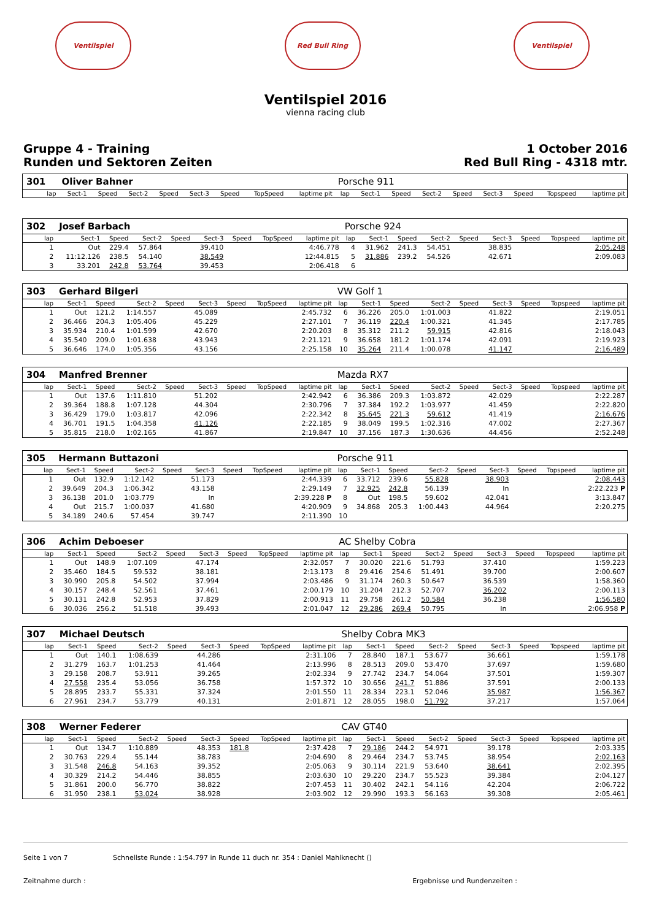Ventilspiel Red Bull Ring Ventilspiel
Ventilspiel 2016
vienna racing club
Gruppe 4 - Training
Runden und Sektoren Zeiten
1 October 2016
Red Bull Ring - 4318 mtr.
| 301 | Oliver Bahner | | | | | | | | Porsche 911 | | | | | | | | |
| lap | Sect-1 | Speed | Sect-2 | Speed | Sect-3 | Speed | TopSpeed | laptime pit | lap | Sect-1 | Speed | Sect-2 | Speed | Sect-3 | Speed | Topspeed | laptime pit |
| 302 | Josef Barbach | | | | | | | | Porsche 924 | | | | | | | | |
| lap | Sect-1 | Speed | Sect-2 | Speed | Sect-3 | Speed | TopSpeed | laptime pit | lap | Sect-1 | Speed | Sect-2 | Speed | Sect-3 | Speed | Topspeed | laptime pit |
| 1 | Out | 229.4 | 57.864 | | 39.410 | | | 4:46.778 | 4 | 31.962 | 241.3 | 54.451 | | 38.835 | | | 2:05.248 |
| 2 | 11:12.126 | 238.5 | 54.140 | | 38.549 | | | 12:44.815 | 5 | 31.886 | 239.2 | 54.526 | | 42.671 | | | 2:09.083 |
| 3 | 33.201 | 242.8 | 53.764 | | 39.453 | | | 2:06.418 | 6 | | | | | | | | |
| 303 | Gerhard Bilgeri | | | | | | | | VW Golf 1 | | | | | | | | |
| lap | Sect-1 | Speed | Sect-2 | Speed | Sect-3 | Speed | TopSpeed | laptime pit | lap | Sect-1 | Speed | Sect-2 | Speed | Sect-3 | Speed | Topspeed | laptime pit |
| 1 | Out | 121.2 | 1:14.557 | | 45.089 | | | 2:45.732 | 6 | 36.226 | 205.0 | 1:01.003 | | 41.822 | | | 2:19.051 |
| 2 | 36.466 | 204.3 | 1:05.406 | | 45.229 | | | 2:27.101 | 7 | 36.119 | 220.4 | 1:00.321 | | 41.345 | | | 2:17.785 |
| 3 | 35.934 | 210.4 | 1:01.599 | | 42.670 | | | 2:20.203 | 8 | 35.312 | 211.2 | 59.915 | | 42.816 | | | 2:18.043 |
| 4 | 35.540 | 209.0 | 1:01.638 | | 43.943 | | | 2:21.121 | 9 | 36.658 | 181.2 | 1:01.174 | | 42.091 | | | 2:19.923 |
| 5 | 36.646 | 174.0 | 1:05.356 | | 43.156 | | | 2:25.158 | 10 | 35.264 | 211.4 | 1:00.078 | | 41.147 | | | 2:16.489 |
| 304 | Manfred Brenner | | | | | | | | Mazda RX7 | | | | | | | | |
| lap | Sect-1 | Speed | Sect-2 | Speed | Sect-3 | Speed | TopSpeed | laptime pit | lap | Sect-1 | Speed | Sect-2 | Speed | Sect-3 | Speed | Topspeed | laptime pit |
| 1 | Out | 137.6 | 1:11.810 | | 51.202 | | | 2:42.942 | 6 | 36.386 | 209.3 | 1:03.872 | | 42.029 | | | 2:22.287 |
| 2 | 39.364 | 188.8 | 1:07.128 | | 44.304 | | | 2:30.796 | 7 | 37.384 | 192.2 | 1:03.977 | | 41.459 | | | 2:22.820 |
| 3 | 36.429 | 179.0 | 1:03.817 | | 42.096 | | | 2:22.342 | 8 | 35.645 | 221.3 | 59.612 | | 41.419 | | | 2:16.676 |
| 4 | 36.701 | 191.5 | 1:04.358 | | 41.126 | | | 2:22.185 | 9 | 38.049 | 199.5 | 1:02.316 | | 47.002 | | | 2:27.367 |
| 5 | 35.815 | 218.0 | 1:02.165 | | 41.867 | | | 2:19.847 | 10 | 37.156 | 187.3 | 1:30.636 | | 44.456 | | | 2:52.248 |
| 305 | Hermann Buttazoni | | | | | | | | Porsche 911 | | | | | | | | |
| lap | Sect-1 | Speed | Sect-2 | Speed | Sect-3 | Speed | TopSpeed | laptime pit | lap | Sect-1 | Speed | Sect-2 | Speed | Sect-3 | Speed | Topspeed | laptime pit |
| 1 | Out | 132.9 | 1:12.142 | | 51.173 | | | 2:44.339 | 6 | 33.712 | 239.6 | 55.828 | | 38.903 | | | 2:08.443 |
| 2 | 39.649 | 204.3 | 1:06.342 | | 43.158 | | | 2:29.149 | 7 | 32.925 | 242.8 | 56.139 | | In | | | 2:22.223 P |
| 3 | 36.138 | 201.0 | 1:03.779 | | In | | | 2:39.228 P | 8 | Out | 198.5 | 59.602 | | 42.041 | | | 3:13.847 |
| 4 | Out | 215.7 | 1:00.037 | | 41.680 | | | 4:20.909 | 9 | 34.868 | 205.3 | 1:00.443 | | 44.964 | | | 2:20.275 |
| 5 | 34.189 | 240.6 | 57.454 | | 39.747 | | | 2:11.390 | 10 | | | | | | | | |
| 306 | Achim Deboeser | | | | | | | | AC Shelby Cobra | | | | | | | | |
| lap | Sect-1 | Speed | Sect-2 | Speed | Sect-3 | Speed | TopSpeed | laptime pit | lap | Sect-1 | Speed | Sect-2 | Speed | Sect-3 | Speed | Topspeed | laptime pit |
| 1 | Out | 148.9 | 1:07.109 | | 47.174 | | | 2:32.057 | 7 | 30.020 | 221.6 | 51.793 | | 37.410 | | | 1:59.223 |
| 2 | 35.460 | 184.5 | 59.532 | | 38.181 | | | 2:13.173 | 8 | 29.416 | 254.6 | 51.491 | | 39.700 | | | 2:00.607 |
| 3 | 30.990 | 205.8 | 54.502 | | 37.994 | | | 2:03.486 | 9 | 31.174 | 260.3 | 50.647 | | 36.539 | | | 1:58.360 |
| 4 | 30.157 | 248.4 | 52.561 | | 37.461 | | | 2:00.179 | 10 | 31.204 | 212.3 | 52.707 | | 36.202 | | | 2:00.113 |
| 5 | 30.131 | 242.8 | 52.953 | | 37.829 | | | 2:00.913 | 11 | 29.758 | 261.2 | 50.584 | | 36.238 | | | 1:56.580 |
| 6 | 30.036 | 256.2 | 51.518 | | 39.493 | | | 2:01.047 | 12 | 29.286 | 269.4 | 50.795 | | In | | | 2:06.958 P |
| 307 | Michael Deutsch | | | | | | | | Shelby Cobra MK3 | | | | | | | | |
| lap | Sect-1 | Speed | Sect-2 | Speed | Sect-3 | Speed | TopSpeed | laptime pit | lap | Sect-1 | Speed | Sect-2 | Speed | Sect-3 | Speed | Topspeed | laptime pit |
| 1 | Out | 140.1 | 1:08.639 | | 44.286 | | | 2:31.106 | 7 | 28.840 | 187.1 | 53.677 | | 36.661 | | | 1:59.178 |
| 2 | 31.279 | 163.7 | 1:01.253 | | 41.464 | | | 2:13.996 | 8 | 28.513 | 209.0 | 53.470 | | 37.697 | | | 1:59.680 |
| 3 | 29.158 | 208.7 | 53.911 | | 39.265 | | | 2:02.334 | 9 | 27.742 | 234.7 | 54.064 | | 37.501 | | | 1:59.307 |
| 4 | 27.558 | 235.4 | 53.056 | | 36.758 | | | 1:57.372 | 10 | 30.656 | 241.7 | 51.886 | | 37.591 | | | 2:00.133 |
| 5 | 28.895 | 233.7 | 55.331 | | 37.324 | | | 2:01.550 | 11 | 28.334 | 223.1 | 52.046 | | 35.987 | | | 1:56.367 |
| 6 | 27.961 | 234.7 | 53.779 | | 40.131 | | | 2:01.871 | 12 | 28.055 | 198.0 | 51.792 | | 37.217 | | | 1:57.064 |
| 308 | Werner Federer | | | | | | | | CAV GT40 | | | | | | | | |
| lap | Sect-1 | Speed | Sect-2 | Speed | Sect-3 | Speed | TopSpeed | laptime pit | lap | Sect-1 | Speed | Sect-2 | Speed | Sect-3 | Speed | Topspeed | laptime pit |
| 1 | Out | 134.7 | 1:10.889 | | 48.353 | 181.8 | | 2:37.428 | 7 | 29.186 | 244.2 | 54.971 | | 39.178 | | | 2:03.335 |
| 2 | 30.763 | 229.4 | 55.144 | | 38.783 | | | 2:04.690 | 8 | 29.464 | 234.7 | 53.745 | | 38.954 | | | 2:02.163 |
| 3 | 31.548 | 246.8 | 54.163 | | 39.352 | | | 2:05.063 | 9 | 30.114 | 221.9 | 53.640 | | 38.641 | | | 2:02.395 |
| 4 | 30.329 | 214.2 | 54.446 | | 38.855 | | | 2:03.630 | 10 | 29.220 | 234.7 | 55.523 | | 39.384 | | | 2:04.127 |
| 5 | 31.861 | 200.0 | 56.770 | | 38.822 | | | 2:07.453 | 11 | 30.402 | 242.1 | 54.116 | | 42.204 | | | 2:06.722 |
| 6 | 31.950 | 238.1 | 53.024 | | 38.928 | | | 2:03.902 | 12 | 29.990 | 193.3 | 56.163 | | 39.308 | | | 2:05.461 |
Seite 1 von 7 Schnellste Runde : 1:54.797 in Runde 11 duch nr. 354 : Daniel Mahlknecht ()
Zeitnahme durch : Ergebnisse und Rundenzeiten :